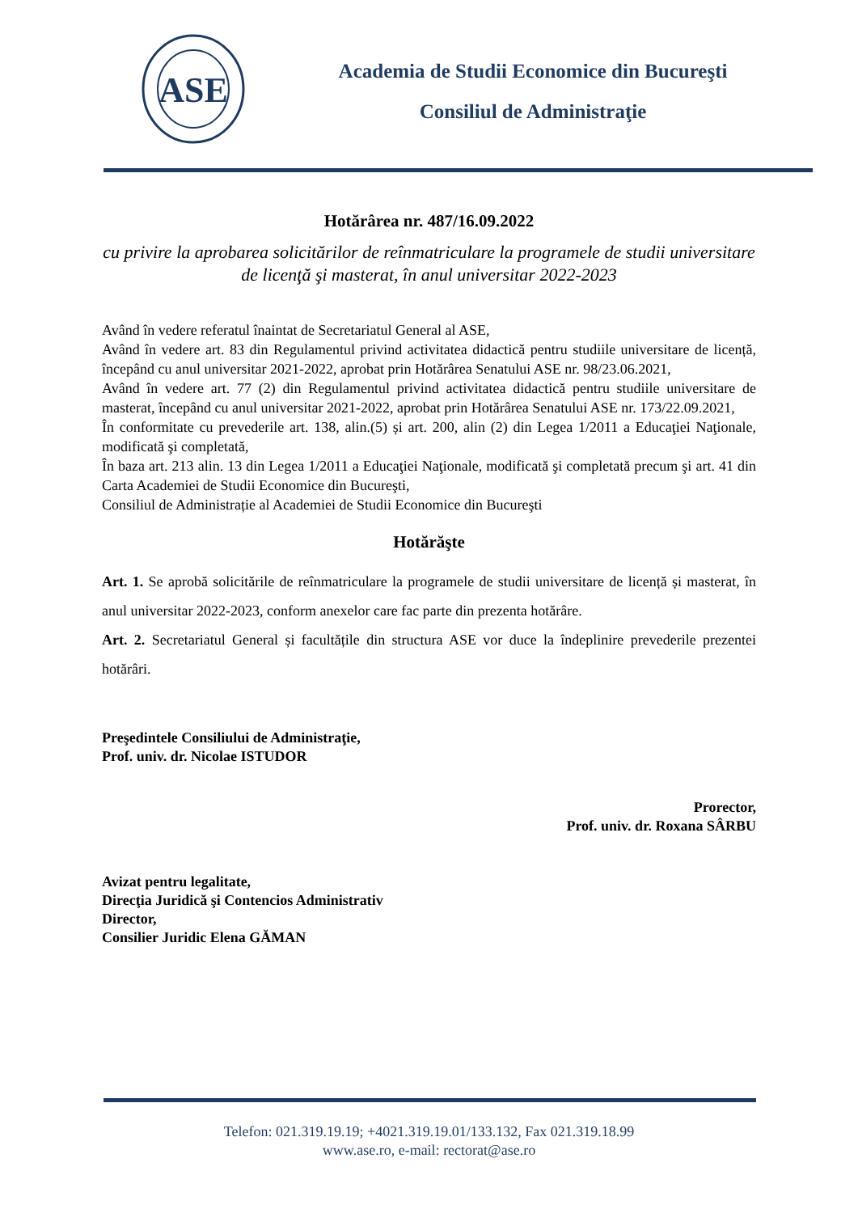ASE
Academia de Studii Economice din Bucureşti
Consiliul de Administraţie
Hotărârea nr. 487/16.09.2022
cu privire la aprobarea solicitărilor de reînmatriculare la programele de studii universitare de licenţă şi masterat, în anul universitar 2022-2023
Având în vedere referatul înaintat de Secretariatul General al ASE,
Având în vedere art. 83 din Regulamentul privind activitatea didactică pentru studiile universitare de licență, începând cu anul universitar 2021-2022, aprobat prin Hotărârea Senatului ASE nr. 98/23.06.2021,
Având în vedere art. 77 (2) din Regulamentul privind activitatea didactică pentru studiile universitare de masterat, începând cu anul universitar 2021-2022, aprobat prin Hotărârea Senatului ASE nr. 173/22.09.2021,
În conformitate cu prevederile art. 138, alin.(5) și art. 200, alin (2) din Legea 1/2011 a Educaţiei Naţionale, modificată şi completată,
În baza art. 213 alin. 13 din Legea 1/2011 a Educaţiei Naţionale, modificată şi completată precum şi art. 41 din Carta Academiei de Studii Economice din Bucureşti,
Consiliul de Administrație al Academiei de Studii Economice din Bucureşti
Hotărăşte
Art. 1. Se aprobă solicitările de reînmatriculare la programele de studii universitare de licență și masterat, în anul universitar 2022-2023, conform anexelor care fac parte din prezenta hotărâre.
Art. 2. Secretariatul General și facultățile din structura ASE vor duce la îndeplinire prevederile prezentei hotărâri.
Preşedintele Consiliului de Administraţie,
Prof. univ. dr. Nicolae ISTUDOR
Prorector,
Prof. univ. dr. Roxana SÂRBU
Avizat pentru legalitate,
Direcţia Juridică şi Contencios Administrativ
Director,
Consilier Juridic Elena GĂMAN
Telefon: 021.319.19.19; +4021.319.19.01/133.132, Fax 021.319.18.99
www.ase.ro, e-mail: rectorat@ase.ro